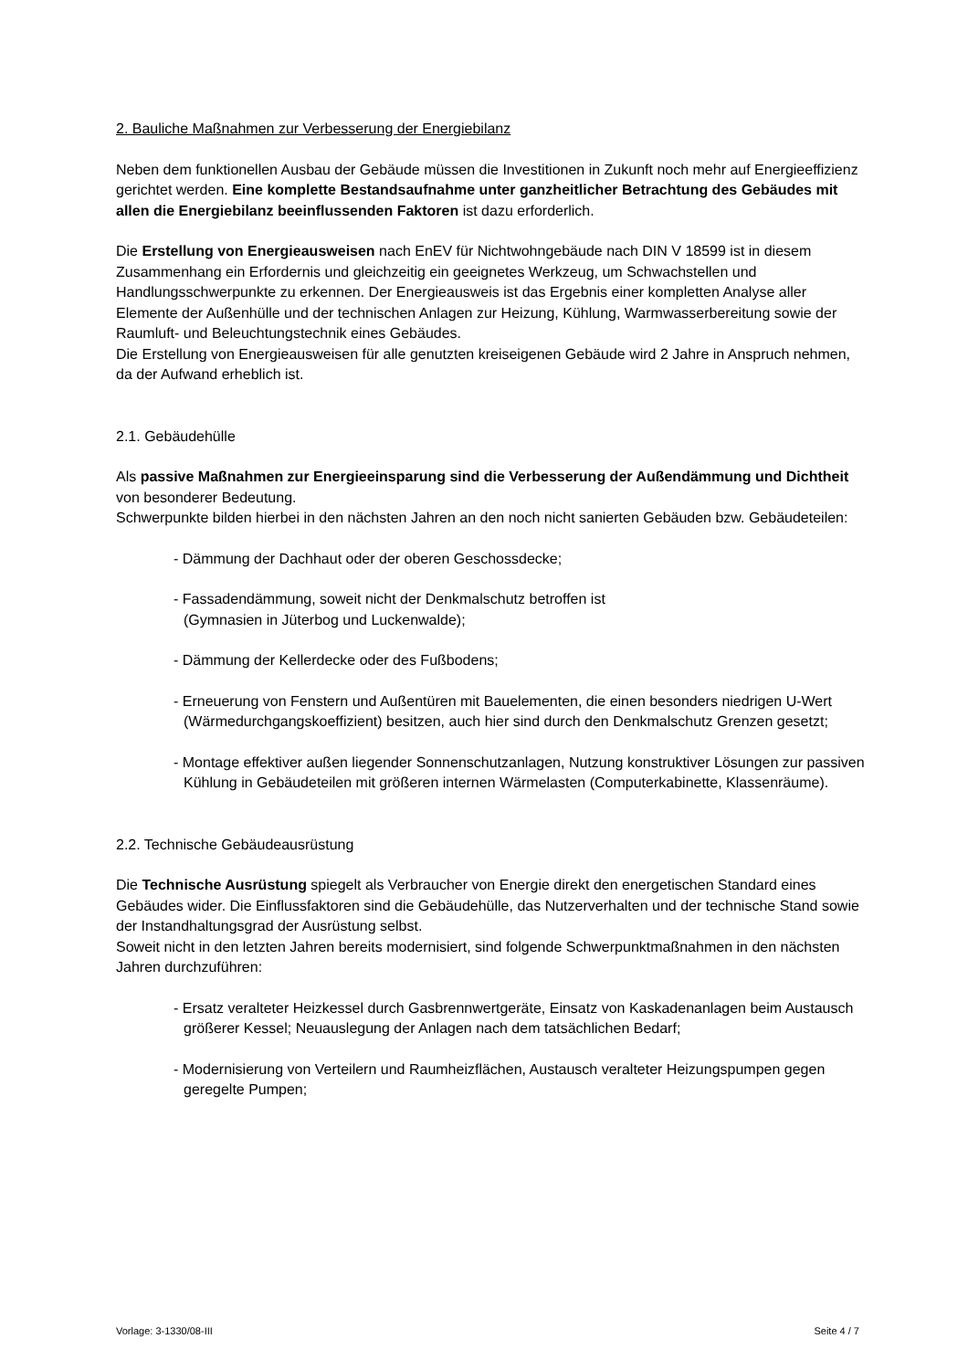2. Bauliche Maßnahmen zur Verbesserung der Energiebilanz
Neben dem funktionellen Ausbau der Gebäude müssen die Investitionen in Zukunft noch mehr auf Energieeffizienz gerichtet werden. Eine komplette Bestandsaufnahme unter ganzheitlicher Betrachtung des Gebäudes mit allen die Energiebilanz beeinflussenden Faktoren ist dazu erforderlich.
Die Erstellung von Energieausweisen nach EnEV für Nichtwohngebäude nach DIN V 18599 ist in diesem Zusammenhang ein Erfordernis und gleichzeitig ein geeignetes Werkzeug, um Schwachstellen und Handlungsschwerpunkte zu erkennen. Der Energieausweis ist das Ergebnis einer kompletten Analyse aller Elemente der Außenhülle und der technischen Anlagen zur Heizung, Kühlung, Warmwasserbereitung sowie der Raumluft- und Beleuchtungstechnik eines Gebäudes.
Die Erstellung von Energieausweisen für alle genutzten kreiseigenen Gebäude wird 2 Jahre in Anspruch nehmen, da der Aufwand erheblich ist.
2.1. Gebäudehülle
Als passive Maßnahmen zur Energieeinsparung sind die Verbesserung der Außendämmung und Dichtheit von besonderer Bedeutung.
Schwerpunkte bilden hierbei in den nächsten Jahren an den noch nicht sanierten Gebäuden bzw. Gebäudeteilen:
- Dämmung der Dachhaut oder der oberen Geschossdecke;
- Fassadendämmung, soweit nicht der Denkmalschutz betroffen ist
(Gymnasien in Jüterbog und Luckenwalde);
- Dämmung der Kellerdecke oder des Fußbodens;
- Erneuerung von Fenstern und Außentüren mit Bauelementen, die einen besonders niedrigen U-Wert (Wärmedurchgangskoeffizient) besitzen, auch hier sind durch den Denkmalschutz Grenzen gesetzt;
- Montage effektiver außen liegender Sonnenschutzanlagen, Nutzung konstruktiver Lösungen zur passiven Kühlung in Gebäudeteilen mit größeren internen Wärmelasten (Computerkabinette, Klassenräume).
2.2. Technische Gebäudeausrüstung
Die Technische Ausrüstung spiegelt als Verbraucher von Energie direkt den energetischen Standard eines Gebäudes wider. Die Einflussfaktoren sind die Gebäudehülle, das Nutzerverhalten und der technische Stand sowie der Instandhaltungsgrad der Ausrüstung selbst.
Soweit nicht in den letzten Jahren bereits modernisiert, sind folgende Schwerpunktmaßnahmen in den nächsten Jahren durchzuführen:
- Ersatz veralteter Heizkessel durch Gasbrennwertgeräte, Einsatz von Kaskadenanlagen beim Austausch größerer Kessel; Neuauslegung der Anlagen nach dem tatsächlichen Bedarf;
- Modernisierung von Verteilern und Raumheizflächen, Austausch veralteter Heizungspumpen gegen geregelte Pumpen;
Vorlage: 3-1330/08-III Seite 4 / 7